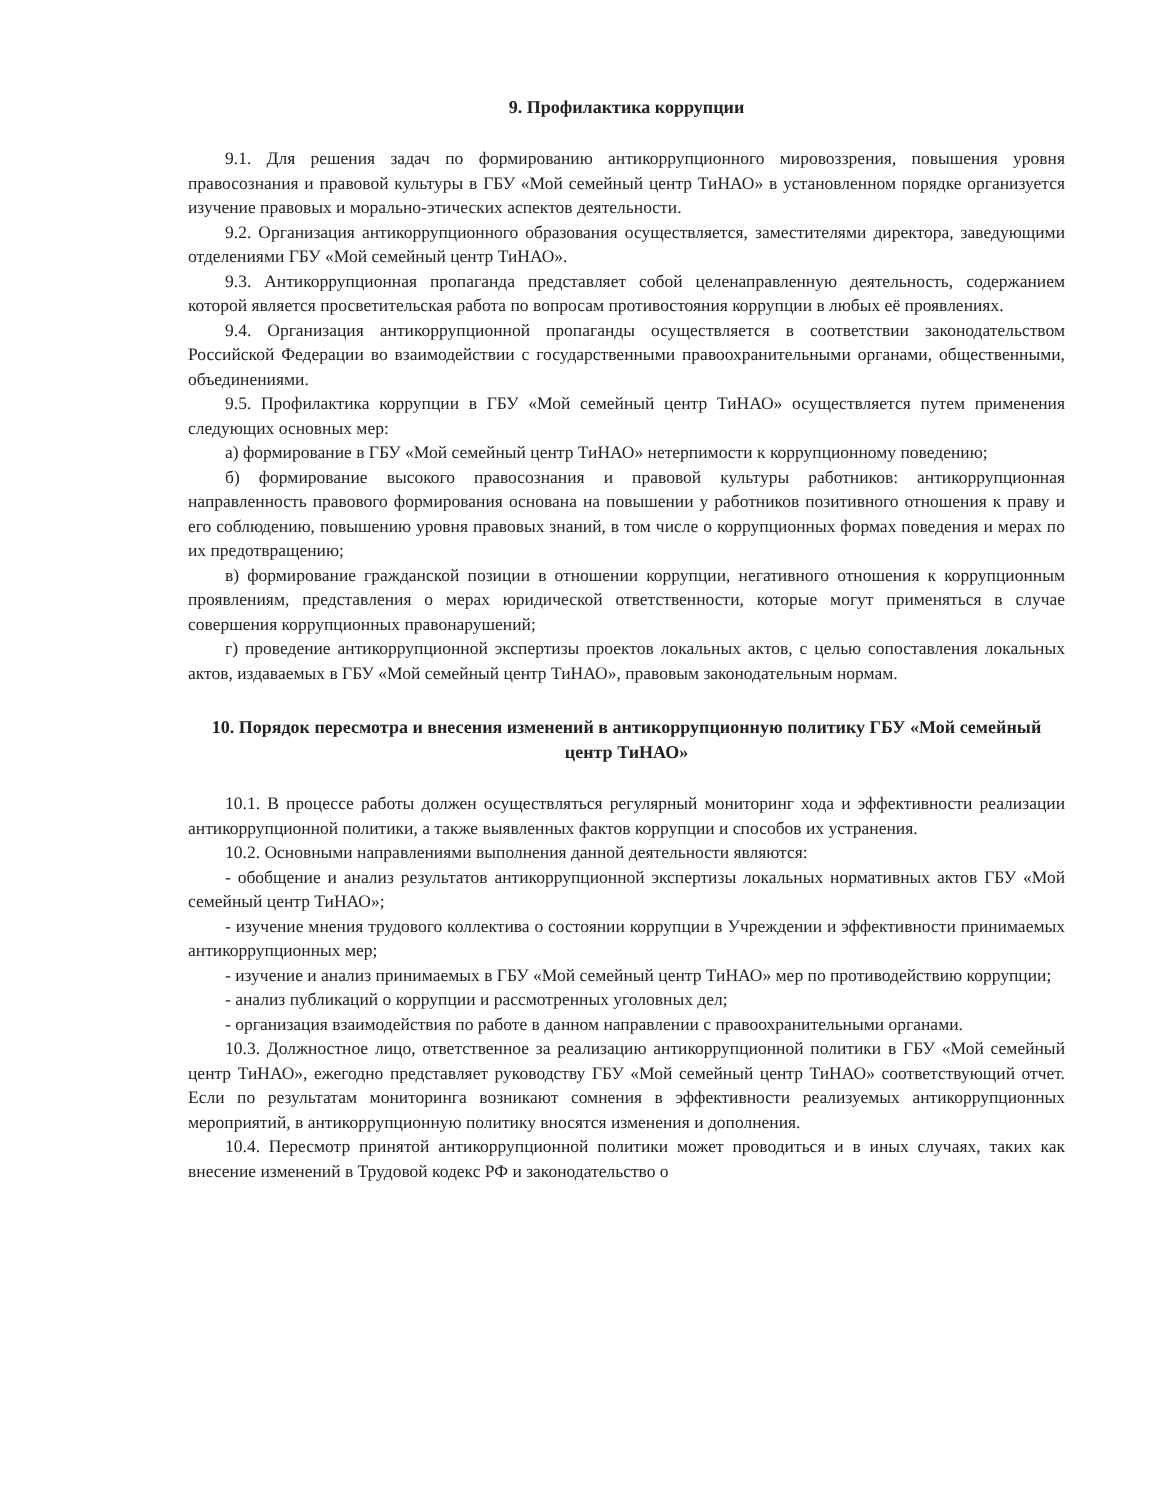9. Профилактика коррупции
9.1. Для решения задач по формированию антикоррупционного мировоззрения, повышения уровня правосознания и правовой культуры в ГБУ «Мой семейный центр ТиНАО» в установленном порядке организуется изучение правовых и морально-этических аспектов деятельности.
9.2. Организация антикоррупционного образования осуществляется, заместителями директора, заведующими отделениями ГБУ «Мой семейный центр ТиНАО».
9.3. Антикоррупционная пропаганда представляет собой целенаправленную деятельность, содержанием которой является просветительская работа по вопросам противостояния коррупции в любых её проявлениях.
9.4. Организация антикоррупционной пропаганды осуществляется в соответствии законодательством Российской Федерации во взаимодействии с государственными правоохранительными органами, общественными, объединениями.
9.5. Профилактика коррупции в ГБУ «Мой семейный центр ТиНАО» осуществляется путем применения следующих основных мер:
а) формирование в ГБУ «Мой семейный центр ТиНАО» нетерпимости к коррупционному поведению;
б) формирование высокого правосознания и правовой культуры работников: антикоррупционная направленность правового формирования основана на повышении у работников позитивного отношения к праву и его соблюдению, повышению уровня правовых знаний, в том числе о коррупционных формах поведения и мерах по их предотвращению;
в) формирование гражданской позиции в отношении коррупции, негативного отношения к коррупционным проявлениям, представления о мерах юридической ответственности, которые могут применяться в случае совершения коррупционных правонарушений;
г) проведение антикоррупционной экспертизы проектов локальных актов, с целью сопоставления локальных актов, издаваемых в ГБУ «Мой семейный центр ТиНАО», правовым законодательным нормам.
10. Порядок пересмотра и внесения изменений в антикоррупционную политику ГБУ «Мой семейный центр ТиНАО»
10.1. В процессе работы должен осуществляться регулярный мониторинг хода и эффективности реализации антикоррупционной политики, а также выявленных фактов коррупции и способов их устранения.
10.2. Основными направлениями выполнения данной деятельности являются:
- обобщение и анализ результатов антикоррупционной экспертизы локальных нормативных актов ГБУ «Мой семейный центр ТиНАО»;
- изучение мнения трудового коллектива о состоянии коррупции в Учреждении и эффективности принимаемых антикоррупционных мер;
- изучение и анализ принимаемых в ГБУ «Мой семейный центр ТиНАО» мер по противодействию коррупции;
- анализ публикаций о коррупции и рассмотренных уголовных дел;
- организация взаимодействия по работе в данном направлении с правоохранительными органами.
10.3. Должностное лицо, ответственное за реализацию антикоррупционной политики в ГБУ «Мой семейный центр ТиНАО», ежегодно представляет руководству ГБУ «Мой семейный центр ТиНАО» соответствующий отчет. Если по результатам мониторинга возникают сомнения в эффективности реализуемых антикоррупционных мероприятий, в антикоррупционную политику вносятся изменения и дополнения.
10.4. Пересмотр принятой антикоррупционной политики может проводиться и в иных случаях, таких как внесение изменений в Трудовой кодекс РФ и законодательство о